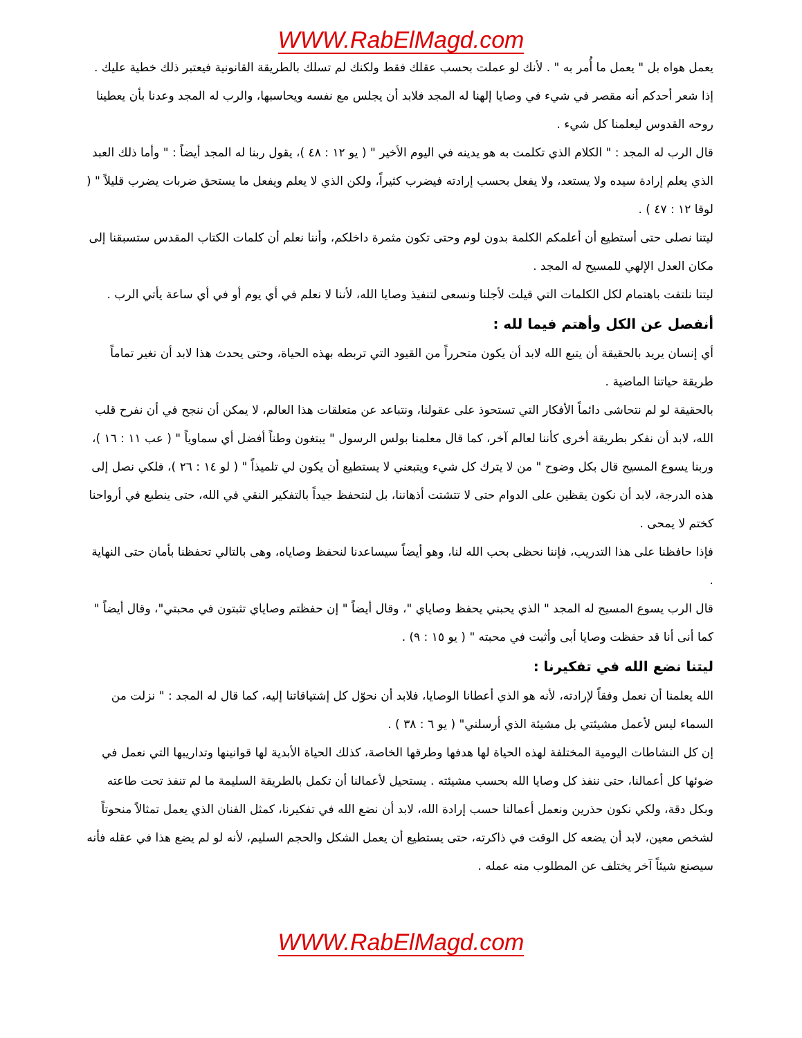WWW.RabElMagd.com
يعمل هواه بل " يعمل ما أُمر به " . لأنك لو عملت بحسب عقلك فقط ولكنك لم تسلك بالطريقة القانونية فيعتبر ذلك خطية عليك .
إذا شعر أحدكم أنه مقصر في شيء في وصايا إلهنا له المجد فلابد أن يجلس مع نفسه ويحاسبها، والرب له المجد وعدنا بأن يعطينا روحه القدوس ليعلمنا كل شيء .
قال الرب له المجد : " الكلام الذي تكلمت به هو يدينه في اليوم الأخير " ( يو ١٢ : ٤٨ )، يقول ربنا له المجد أيضاً : " وأما ذلك العبد الذي يعلم إرادة سيده ولا يستعد، ولا يفعل بحسب إرادته فيضرب كثيراً، ولكن الذي لا يعلم ويفعل ما يستحق ضربات يضرب قليلاً " ( لوقا ١٢ : ٤٧ ) .
ليتنا نصلى حتى أستطيع أن أعلمكم الكلمة بدون لوم وحتى تكون مثمرة داخلكم، وأننا نعلم أن كلمات الكتاب المقدس ستسبقنا إلى مكان العدل الإلهي للمسيح له المجد .
ليتنا نلتفت باهتمام لكل الكلمات التي قيلت لأجلنا ونسعى لتنفيذ وصايا الله، لأننا لا نعلم في أي يوم أو في أي ساعة يأتي الرب .
أنفصل عن الكل وأهتم فيما لله :
أي إنسان يريد بالحقيقة أن يتبع الله لابد أن يكون متحرراً من القيود التي تربطه بهذه الحياة، وحتى يحدث هذا لابد أن نغير تماماً طريقة حياتنا الماضية .
بالحقيقة لو لم نتحاشى دائماً الأفكار التي تستحوذ على عقولنا، ونتباعد عن متعلقات هذا العالم، لا يمكن أن ننجح في أن نفرح قلب الله، لابد أن نفكر بطريقة أخرى كأننا لعالم آخر، كما قال معلمنا بولس الرسول " يبتغون وطناً أفضل أي سماوياً " ( عب ١١ : ١٦ )، وربنا يسوع المسيح قال بكل وضوح " من لا يترك كل شيء ويتبعني لا يستطيع أن يكون لي تلميذاً " ( لو ١٤ : ٢٦ )، فلكي نصل إلى هذه الدرجة، لابد أن نكون يقظين على الدوام حتى لا تتشتت أذهاننا، بل لنتحفظ جيداً بالتفكير النقي في الله، حتى ينطبع في أرواحنا كختم لا يمحى .
فإذا حافظنا على هذا التدريب، فإننا نحظى بحب الله لنا، وهو أيضاً سيساعدنا لنحفظ وصاياه، وهى بالتالي تحفظنا بأمان حتى النهاية .
قال الرب يسوع المسيح له المجد " الذي يحبني يحفظ وصاياي "، وقال أيضاً " إن حفظتم وصاياي تثبتون في محبتي"، وقال أيضاً " كما أنى أنا قد حفظت وصايا أبى وأثبت في محبته " ( يو ١٥ : ٩) .
ليتنا نضع الله في تفكيرنا :
الله يعلمنا أن نعمل وفقاً لإرادته، لأنه هو الذي أعطانا الوصايا، فلابد أن نحوّل كل إشتياقاتنا إليه، كما قال له المجد : " نزلت من السماء ليس لأعمل مشيئتي بل مشيئة الذي أرسلني" ( يو ٦ : ٣٨ ) .
إن كل النشاطات اليومية المختلفة لهذه الحياة لها هدفها وطرقها الخاصة، كذلك الحياة الأبدية لها قوانينها وتداريبها التي نعمل في ضوئها كل أعمالنا، حتى ننفذ كل وصايا الله بحسب مشيئته . يستحيل لأعمالنا أن تكمل بالطريقة السليمة ما لم تنفذ تحت طاعته وبكل دقة، ولكي نكون حذرين ونعمل أعمالنا حسب إرادة الله، لابد أن نضع الله في تفكيرنا، كمثل الفنان الذي يعمل تمثالاً منحوتاً لشخص معين، لابد أن يضعه كل الوقت في ذاكرته، حتى يستطيع أن يعمل الشكل والحجم السليم، لأنه لو لم يضع هذا في عقله فأنه سيصنع شيئاً آخر يختلف عن المطلوب منه عمله .
WWW.RabElMagd.com